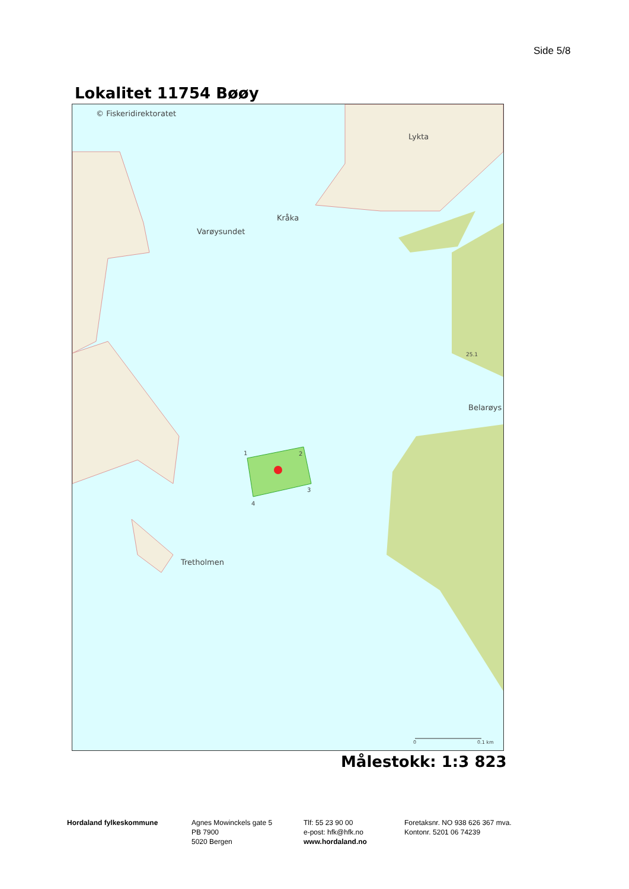Side 5/8
Lokalitet 11754 Bøøy
© Fiskeridirektoratet
Lykta
Kråka
Varøysundet
25.1
Belarøys
1 2
3
4
Tretholmen
0 0.1 km
Målestokk: 1:3 823
Hordaland fylkeskommune Agnes Mowinckels gate 5
PB 7900
5020 Bergen
Tlf: 55 23 90 00
e-post: hfk@hfk.no
www.hordaland.no
Foretaksnr. NO 938 626 367 mva.
Kontonr. 5201 06 74239